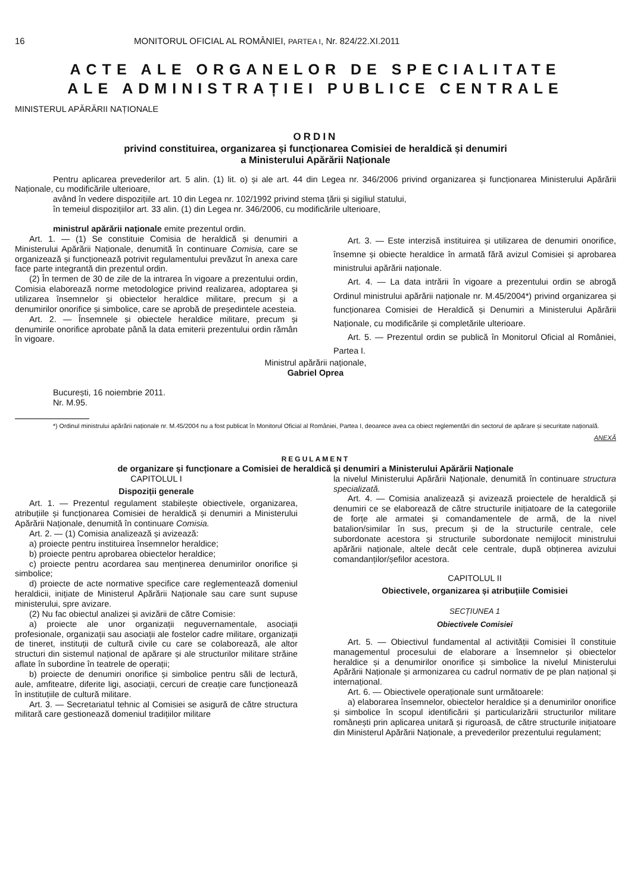16 MONITORUL OFICIAL AL ROMÂNIEI, PARTEA I, Nr. 824/22.XI.2011
ACTE ALE ORGANELOR DE SPECIALITATE
ALE ADMINISTRAȚIEI PUBLICE CENTRALE
MINISTERUL APĂRĂRII NAȚIONALE
ORDIN
privind constituirea, organizarea și funcționarea Comisiei de heraldică și denumiri
a Ministerului Apărării Naționale
Pentru aplicarea prevederilor art. 5 alin. (1) lit. o) și ale art. 44 din Legea nr. 346/2006 privind organizarea și funcționarea Ministerului Apărării Naționale, cu modificările ulterioare,
având în vedere dispozițiile art. 10 din Legea nr. 102/1992 privind stema țării și sigiliul statului,
în temeiul dispozițiilor art. 33 alin. (1) din Legea nr. 346/2006, cu modificările ulterioare,
ministrul apărării naționale emite prezentul ordin.
Art. 1. — (1) Se constituie Comisia de heraldică și denumiri a Ministerului Apărării Naționale, denumită în continuare Comisia, care se organizează și funcționează potrivit regulamentului prevăzut în anexa care face parte integrantă din prezentul ordin.
(2) În termen de 30 de zile de la intrarea în vigoare a prezentului ordin, Comisia elaborează norme metodologice privind realizarea, adoptarea și utilizarea însemnelor și obiectelor heraldice militare, precum și a denumirilor onorifice și simbolice, care se aprobă de președintele acesteia.
Art. 2. — Însemnele și obiectele heraldice militare, precum și denumirile onorifice aprobate până la data emiterii prezentului ordin rămân în vigoare.
Art. 3. — Este interzisă instituirea și utilizarea de denumiri onorifice, însemne și obiecte heraldice în armată fără avizul Comisiei și aprobarea ministrului apărării naționale.
Art. 4. — La data intrării în vigoare a prezentului ordin se abrogă Ordinul ministrului apărării naționale nr. M.45/2004*) privind organizarea și funcționarea Comisiei de Heraldică și Denumiri a Ministerului Apărării Naționale, cu modificările și completările ulterioare.
Art. 5. — Prezentul ordin se publică în Monitorul Oficial al României, Partea I.
Ministrul apărării naționale,
Gabriel Oprea
București, 16 noiembrie 2011.
Nr. M.95.
*) Ordinul ministrului apărării naționale nr. M.45/2004 nu a fost publicat în Monitorul Oficial al României, Partea I, deoarece avea ca obiect reglementări din sectorul de apărare și securitate națională.
ANEXĂ
REGULAMENT
de organizare și funcționare a Comisiei de heraldică și denumiri a Ministerului Apărării Naționale
CAPITOLUL I
Dispoziții generale
Art. 1. — Prezentul regulament stabilește obiectivele, organizarea, atribuțiile și funcționarea Comisiei de heraldică și denumiri a Ministerului Apărării Naționale, denumită în continuare Comisia.
Art. 2. — (1) Comisia analizează și avizează:
a) proiecte pentru instituirea însemnelor heraldice;
b) proiecte pentru aprobarea obiectelor heraldice;
c) proiecte pentru acordarea sau menținerea denumirilor onorifice și simbolice;
d) proiecte de acte normative specifice care reglementează domeniul heraldicii, inițiate de Ministerul Apărării Naționale sau care sunt supuse ministerului, spre avizare.
(2) Nu fac obiectul analizei și avizării de către Comisie:
a) proiecte ale unor organizații neguvernamentale, asociații profesionale, organizații sau asociații ale fostelor cadre militare, organizații de tineret, instituții de cultură civile cu care se colaborează, ale altor structuri din sistemul național de apărare și ale structurilor militare străine aflate în subordine în teatrele de operații;
b) proiecte de denumiri onorifice și simbolice pentru săli de lectură, aule, amfiteatre, diferite ligi, asociații, cercuri de creație care funcționează în instituțiile de cultură militare.
Art. 3. — Secretariatul tehnic al Comisiei se asigură de către structura militară care gestionează domeniul tradițiilor militare
la nivelul Ministerului Apărării Naționale, denumită în continuare structura specializată.
Art. 4. — Comisia analizează și avizează proiectele de heraldică și denumiri ce se elaborează de către structurile inițiatoare de la categoriile de forțe ale armatei și comandamentele de armă, de la nivel batalion/similar în sus, precum și de la structurile centrale, cele subordonate acestora și structurile subordonate nemijlocit ministrului apărării naționale, altele decât cele centrale, după obținerea avizului comandanților/șefilor acestora.
CAPITOLUL II
Obiectivele, organizarea și atribuțiile Comisiei
SECȚIUNEA 1
Obiectivele Comisiei
Art. 5. — Obiectivul fundamental al activității Comisiei îl constituie managementul procesului de elaborare a însemnelor și obiectelor heraldice și a denumirilor onorifice și simbolice la nivelul Ministerului Apărării Naționale și armonizarea cu cadrul normativ de pe plan național și internațional.
Art. 6. — Obiectivele operaționale sunt următoarele:
a) elaborarea însemnelor, obiectelor heraldice și a denumirilor onorifice și simbolice în scopul identificării și particularizării structurilor militare românești prin aplicarea unitară și riguroasă, de către structurile inițiatoare din Ministerul Apărării Naționale, a prevederilor prezentului regulament;